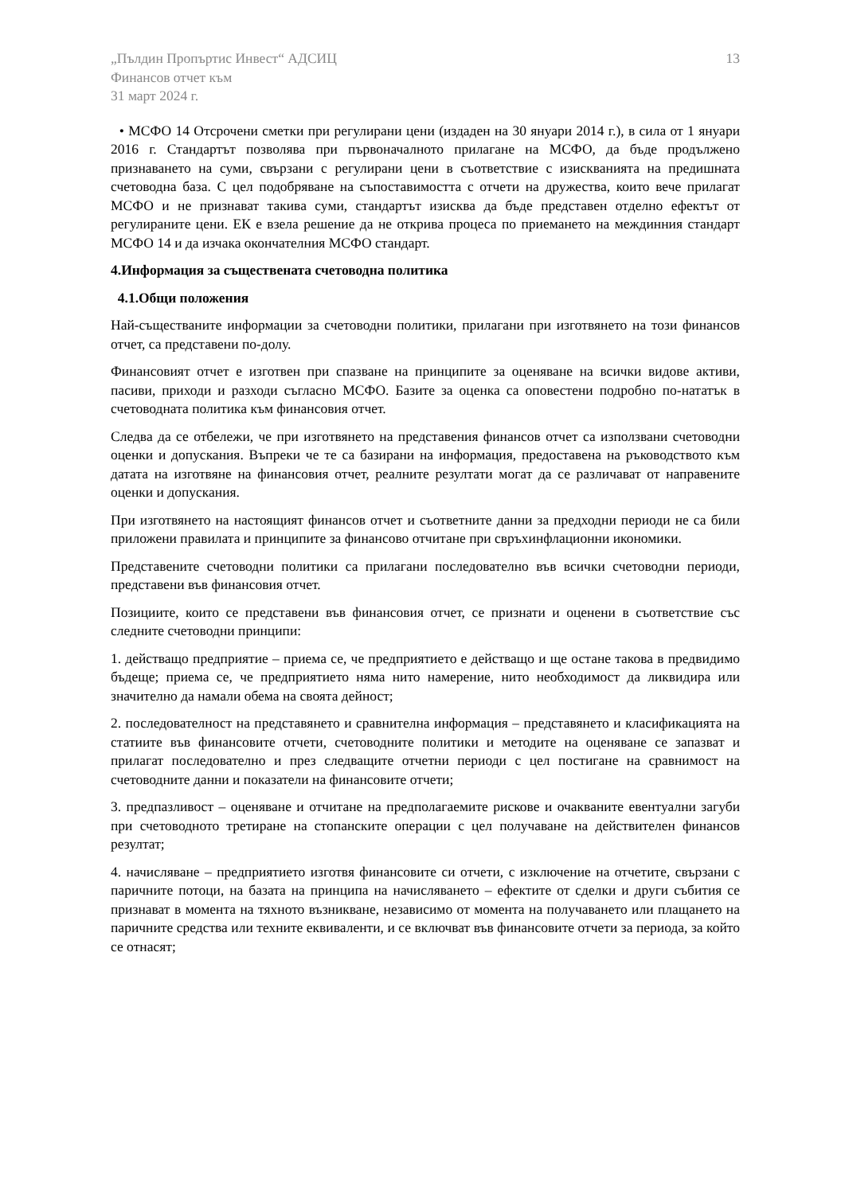„Пълдин Пропъртис Инвест“ АДСИЦ
Финансов отчет към
31 март 2024 г.
13
• МСФО 14 Отсрочени сметки при регулирани цени (издаден на 30 януари 2014 г.), в сила от 1 януари 2016 г. Стандартът позволява при първоначалното прилагане на МСФО, да бъде продължено признаването на суми, свързани с регулирани цени в съответствие с изискванията на предишната счетоводна база. С цел подобряване на съпоставимостта с отчети на дружества, които вече прилагат МСФО и не признават такива суми, стандартът изисква да бъде представен отделно ефектът от регулираните цени. ЕК е взела решение да не открива процеса по приемането на междинния стандарт МСФО 14 и да изчака окончателния МСФО стандарт.
4.Информация за съществената счетоводна политика
4.1.Общи положения
Най-съществаните информации за счетоводни политики, прилагани при изготвянето на този финансов отчет, са представени по-долу.
Финансовият отчет е изготвен при спазване на принципите за оценяване на всички видове активи, пасиви, приходи и разходи съгласно МСФО. Базите за оценка са оповестени подробно по-нататък в счетоводната политика към финансовия отчет.
Следва да се отбележи, че при изготвянето на представения финансов отчет са използвани счетоводни оценки и допускания. Въпреки че те са базирани на информация, предоставена на ръководството към датата на изготвяне на финансовия отчет, реалните резултати могат да се различават от направените оценки и допускания.
При изготвянето на настоящият финансов отчет и съответните данни за предходни периоди не са били приложени правилата и принципите за финансово отчитане при свръхинфлационни икономики.
Представените счетоводни политики са прилагани последователно във всички счетоводни периоди, представени във финансовия отчет.
Позициите, които се представени във финансовия отчет, се признати и оценени в съответствие със следните счетоводни принципи:
1. действащо предприятие – приема се, че предприятието е действащо и ще остане такова в предвидимо бъдеще; приема се, че предприятието няма нито намерение, нито необходимост да ликвидира или значително да намали обема на своята дейност;
2. последователност на представянето и сравнителна информация – представянето и класификацията на статиите във финансовите отчети, счетоводните политики и методите на оценяване се запазват и прилагат последователно и през следващите отчетни периоди с цел постигане на сравнимост на счетоводните данни и показатели на финансовите отчети;
3. предпазливост – оценяване и отчитане на предполагаемите рискове и очакваните евентуални загуби при счетоводното третиране на стопанските операции с цел получаване на действителен финансов резултат;
4. начисляване – предприятието изготвя финансовите си отчети, с изключение на отчетите, свързани с паричните потоци, на базата на принципа на начисляването – ефектите от сделки и други събития се признават в момента на тяхното възникване, независимо от момента на получаването или плащането на паричните средства или техните еквиваленти, и се включват във финансовите отчети за периода, за който се отнасят;